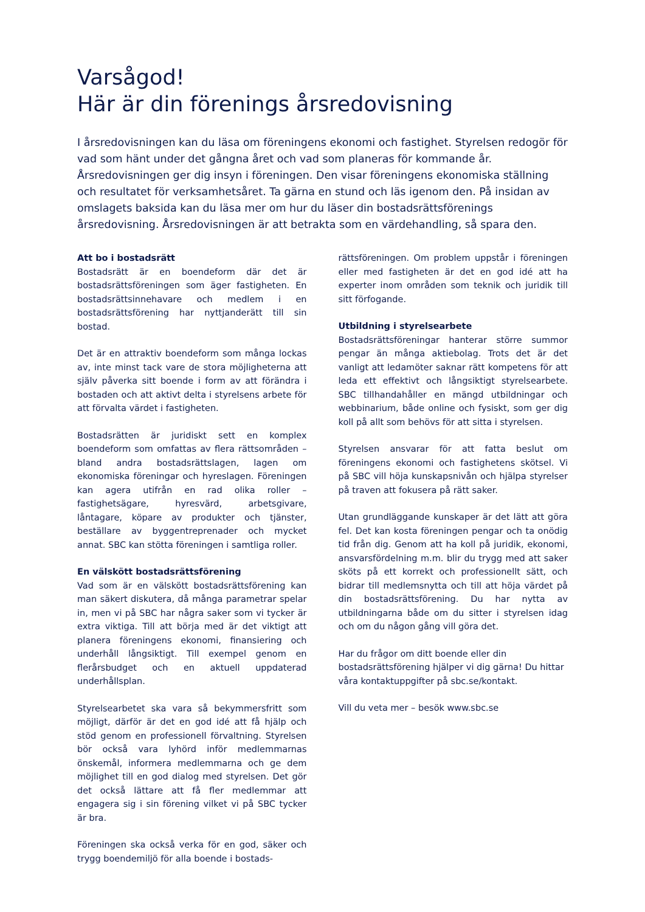Varsågod!
Här är din förenings årsredovisning
I årsredovisningen kan du läsa om föreningens ekonomi och fastighet. Styrelsen redogör för vad som hänt under det gångna året och vad som planeras för kommande år. Årsredovisningen ger dig insyn i föreningen. Den visar föreningens ekonomiska ställning och resultatet för verksamhetsåret. Ta gärna en stund och läs igenom den. På insidan av omslagets baksida kan du läsa mer om hur du läser din bostadsrättsförenings årsredovisning. Årsredovisningen är att betrakta som en värdehandling, så spara den.
Att bo i bostadsrätt
Bostadsrätt är en boendeform där det är bostadsrättsföreningen som äger fastigheten. En bostadsrättsinnehavare och medlem i en bostadsrättsförening har nyttjanderätt till sin bostad.
Det är en attraktiv boendeform som många lockas av, inte minst tack vare de stora möjligheterna att själv påverka sitt boende i form av att förändra i bostaden och att aktivt delta i styrelsens arbete för att förvalta värdet i fastigheten.
Bostadsrätten är juridiskt sett en komplex boendeform som omfattas av flera rättsområden – bland andra bostadsrättslagen, lagen om ekonomiska föreningar och hyreslagen. Föreningen kan agera utifrån en rad olika roller – fastighetsägare, hyresvärd, arbetsgivare, låntagare, köpare av produkter och tjänster, beställare av byggentreprenader och mycket annat. SBC kan stötta föreningen i samtliga roller.
En välskött bostadsrättsförening
Vad som är en välskött bostadsrättsförening kan man säkert diskutera, då många parametrar spelar in, men vi på SBC har några saker som vi tycker är extra viktiga. Till att börja med är det viktigt att planera föreningens ekonomi, finansiering och underhåll långsiktigt. Till exempel genom en flerårsbudget och en aktuell uppdaterad underhållsplan.
Styrelsearbetet ska vara så bekymmersfritt som möjligt, därför är det en god idé att få hjälp och stöd genom en professionell förvaltning. Styrelsen bör också vara lyhörd inför medlemmarnas önskemål, informera medlemmarna och ge dem möjlighet till en god dialog med styrelsen. Det gör det också lättare att få fler medlemmar att engagera sig i sin förening vilket vi på SBC tycker är bra.
Föreningen ska också verka för en god, säker och trygg boendemiljö för alla boende i bostads-
rättsföreningen. Om problem uppstår i föreningen eller med fastigheten är det en god idé att ha experter inom områden som teknik och juridik till sitt förfogande.
Utbildning i styrelsearbete
Bostadsrättsföreningar hanterar större summor pengar än många aktiebolag. Trots det är det vanligt att ledamöter saknar rätt kompetens för att leda ett effektivt och långsiktigt styrelsearbete. SBC tillhandahåller en mängd utbildningar och webbinarium, både online och fysiskt, som ger dig koll på allt som behövs för att sitta i styrelsen.
Styrelsen ansvarar för att fatta beslut om föreningens ekonomi och fastighetens skötsel. Vi på SBC vill höja kunskapsnivån och hjälpa styrelser på traven att fokusera på rätt saker.
Utan grundläggande kunskaper är det lätt att göra fel. Det kan kosta föreningen pengar och ta onödig tid från dig. Genom att ha koll på juridik, ekonomi, ansvarsfördelning m.m. blir du trygg med att saker sköts på ett korrekt och professionellt sätt, och bidrar till medlemsnytta och till att höja värdet på din bostadsrättsförening. Du har nytta av utbildningarna både om du sitter i styrelsen idag och om du någon gång vill göra det.
Har du frågor om ditt boende eller din bostadsrättsförening hjälper vi dig gärna! Du hittar våra kontaktuppgifter på sbc.se/kontakt.
Vill du veta mer – besök www.sbc.se